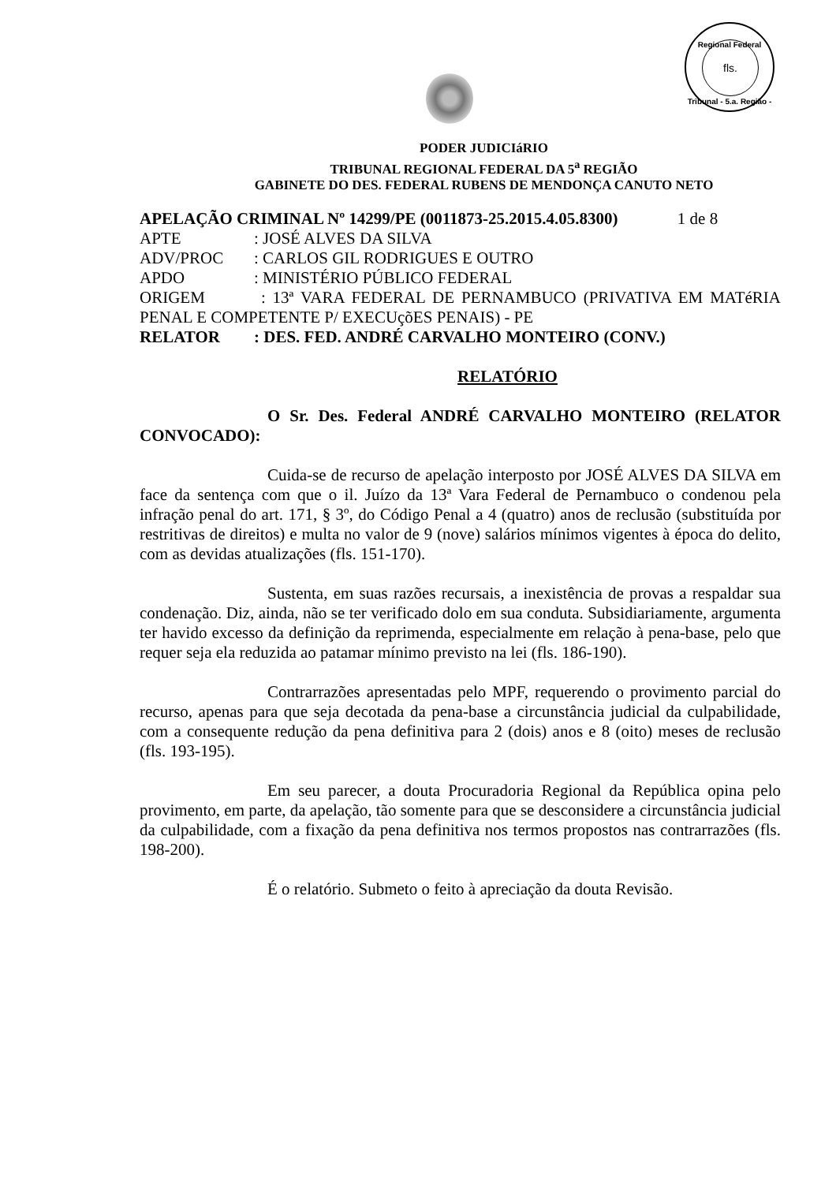Regional Federal
fls.
Tribunal - 5.a. Região -
PODER JUDICIáRIO
TRIBUNAL REGIONAL FEDERAL DA 5<sup>a</sup> REGIÃO
GABINETE DO DES. FEDERAL RUBENS DE MENDONÇA CANUTO NETO
APELAÇÃO CRIMINAL Nº 14299/PE (0011873-25.2015.4.05.8300) 1 de 8
APTE: JOSÉ ALVES DA SILVA
ADV/PROC: CARLOS GIL RODRIGUES E OUTRO
APDO: MINISTÉRIO PÚBLICO FEDERAL
ORIGEM : 13ª VARA FEDERAL DE PERNAMBUCO (PRIVATIVA EM MATéRIA PENAL E COMPETENTE P/ EXECUçõES PENAIS) - PE
RELATOR: DES. FED. ANDRÉ CARVALHO MONTEIRO (CONV.)
RELATÓRIO
O Sr. Des. Federal ANDRÉ CARVALHO MONTEIRO (RELATOR CONVOCADO):
Cuida-se de recurso de apelação interposto por JOSÉ ALVES DA SILVA em face da sentença com que o il. Juízo da 13ª Vara Federal de Pernambuco o condenou pela infração penal do art. 171, § 3º, do Código Penal a 4 (quatro) anos de reclusão (substituída por restritivas de direitos) e multa no valor de 9 (nove) salários mínimos vigentes à época do delito, com as devidas atualizações (fls. 151-170).
Sustenta, em suas razões recursais, a inexistência de provas a respaldar sua condenação. Diz, ainda, não se ter verificado dolo em sua conduta. Subsidiariamente, argumenta ter havido excesso da definição da reprimenda, especialmente em relação à pena-base, pelo que requer seja ela reduzida ao patamar mínimo previsto na lei (fls. 186-190).
Contrarrazões apresentadas pelo MPF, requerendo o provimento parcial do recurso, apenas para que seja decotada da pena-base a circunstância judicial da culpabilidade, com a consequente redução da pena definitiva para 2 (dois) anos e 8 (oito) meses de reclusão (fls. 193-195).
Em seu parecer, a douta Procuradoria Regional da República opina pelo provimento, em parte, da apelação, tão somente para que se desconsidere a circunstância judicial da culpabilidade, com a fixação da pena definitiva nos termos propostos nas contrarrazões (fls. 198-200).
É o relatório. Submeto o feito à apreciação da douta Revisão.